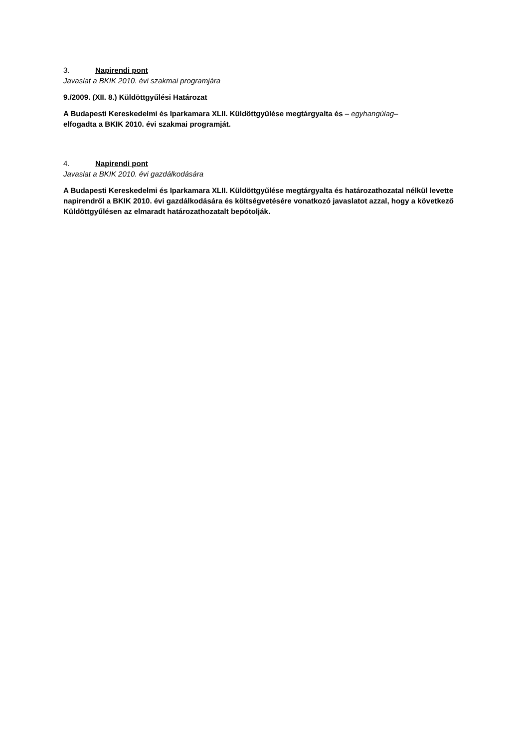3. Napirendi pont
Javaslat a BKIK 2010. évi szakmai programjára
9./2009. (XII. 8.) Küldöttgyűlési Határozat
A Budapesti Kereskedelmi és Iparkamara XLII. Küldöttgyűlése megtárgyalta és – egyhangúlag– elfogadta a BKIK 2010. évi szakmai programját.
4. Napirendi pont
Javaslat a BKIK 2010. évi gazdálkodására
A Budapesti Kereskedelmi és Iparkamara XLII. Küldöttgyűlése megtárgyalta és határozathozatal nélkül levette napirendről a BKIK 2010. évi gazdálkodására és költségvetésére vonatkozó javaslatot azzal, hogy a következő Küldöttgyűlésen az elmaradt határozathozatalt bepótolják.